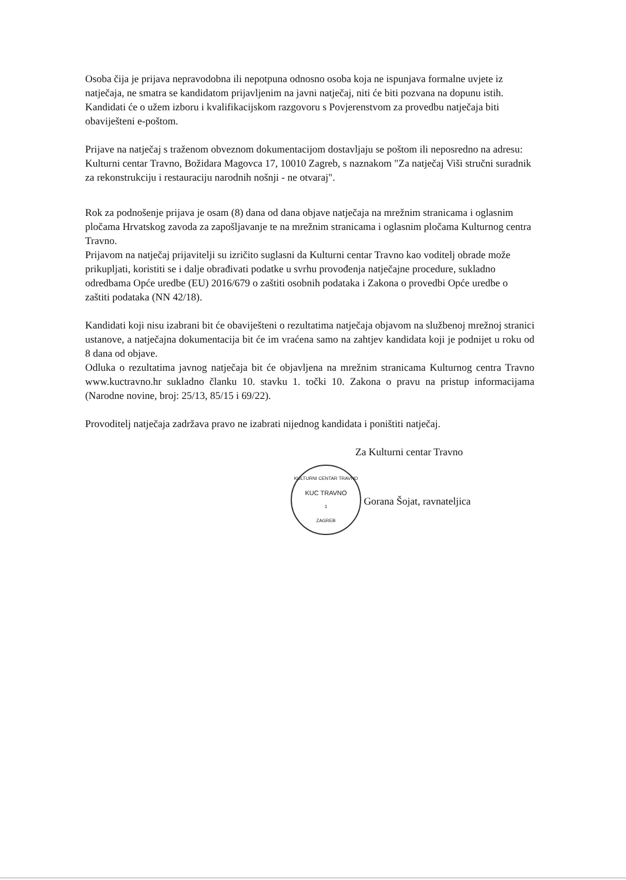Osoba čija je prijava nepravodobna ili nepotpuna odnosno osoba koja ne ispunjava formalne uvjete iz natječaja, ne smatra se kandidatom prijavljenim na javni natječaj, niti će biti pozvana na dopunu istih.
Kandidati će o užem izboru i kvalifikacijskom razgovoru s Povjerenstvom za provedbu natječaja biti obaviješteni e-poštom.
Prijave na natječaj s traženom obveznom dokumentacijom dostavljaju se poštom ili neposredno na adresu:
Kulturni centar Travno, Božidara Magovca 17, 10010 Zagreb, s naznakom "Za natječaj Viši stručni suradnik za rekonstrukciju i restauraciju narodnih nošnji - ne otvaraj".
Rok za podnošenje prijava je osam (8) dana od dana objave natječaja na mrežnim stranicama i oglasnim pločama Hrvatskog zavoda za zapošljavanje te na mrežnim stranicama i oglasnim pločama Kulturnog centra Travno.
Prijavom na natječaj prijavitelji su izričito suglasni da Kulturni centar Travno kao voditelj obrade može prikupljati, koristiti se i dalje obrađivati podatke u svrhu provođenja natječajne procedure, sukladno odredbama Opće uredbe (EU) 2016/679 o zaštiti osobnih podataka i Zakona o provedbi Opće uredbe o zaštiti podataka (NN 42/18).
Kandidati koji nisu izabrani bit će obaviješteni o rezultatima natječaja objavom na službenoj mrežnoj stranici ustanove, a natječajna dokumentacija bit će im vraćena samo na zahtjev kandidata koji je podnijet u roku od 8 dana od objave.
Odluka o rezultatima javnog natječaja bit će objavljena na mrežnim stranicama Kulturnog centra Travno www.kuctravno.hr sukladno članku 10. stavku 1. točki 10. Zakona o pravu na pristup informacijama (Narodne novine, broj: 25/13, 85/15 i 69/22).
Provoditelj natječaja zadržava pravo ne izabrati nijednog kandidata i poništiti natječaj.
Za Kulturni centar Travno
KULTURNI CENTAR TRAVNO KUC TRAVNO 1 ZAGREB Gorana Šojat, ravnateljica